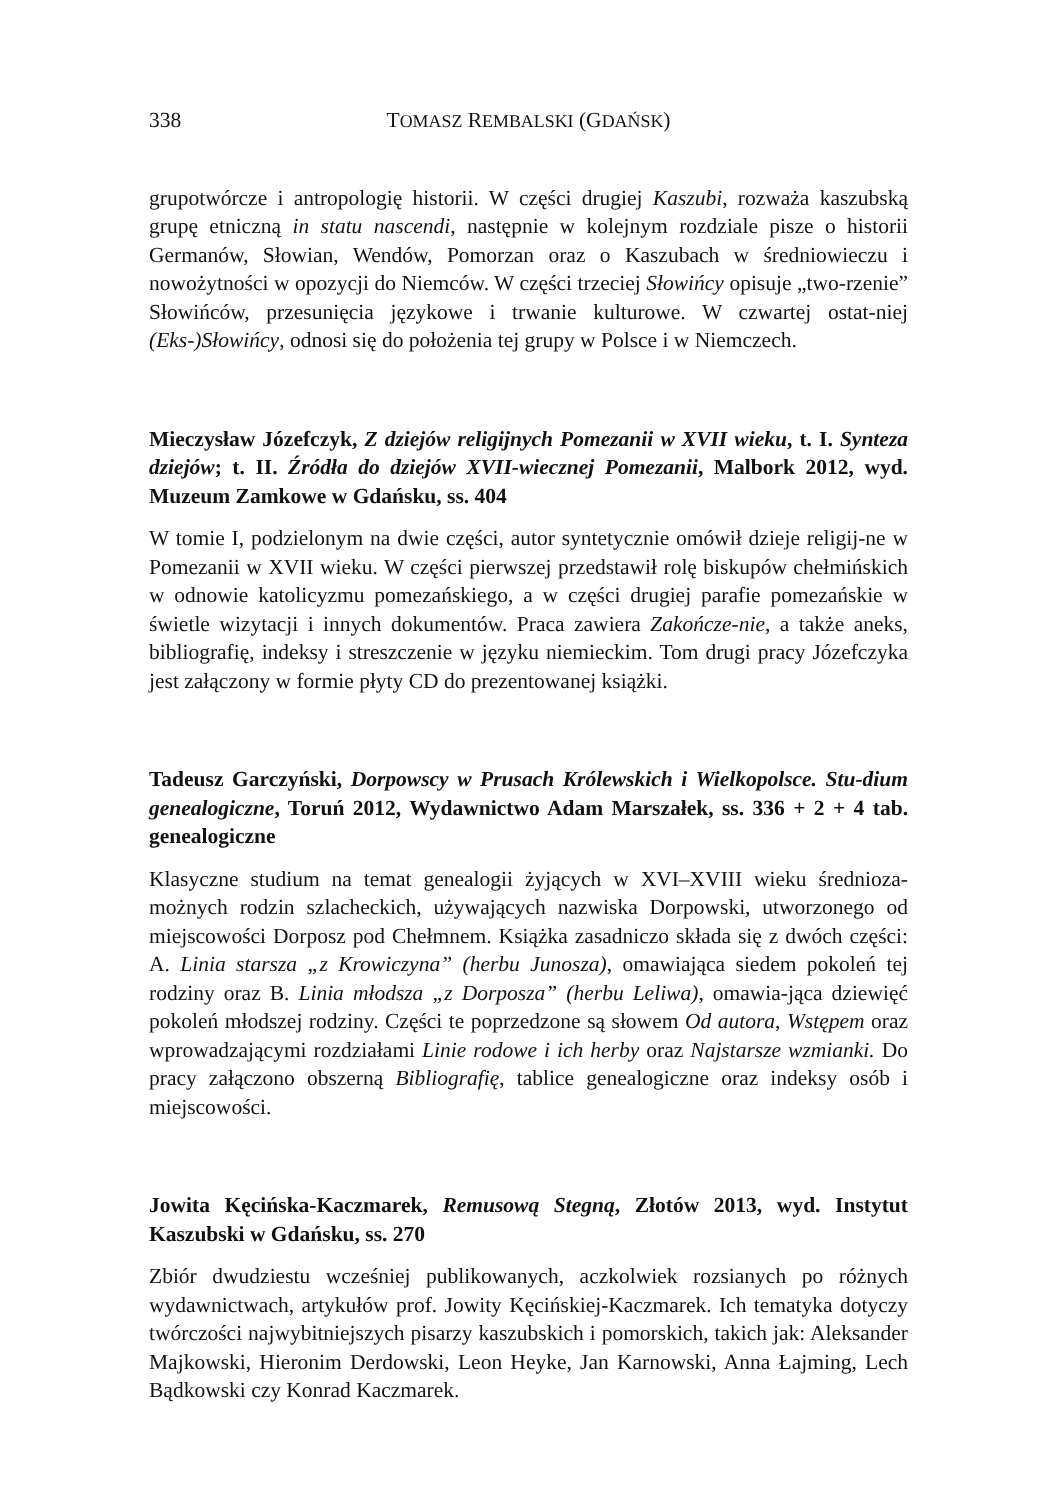338 TOMASZ REMBALSKI (GDAŃSK)
grupotwórcze i antropologię historii. W części drugiej Kaszubi, rozważa kaszubską grupę etniczną in statu nascendi, następnie w kolejnym rozdziale pisze o historii Germanów, Słowian, Wendów, Pomorzan oraz o Kaszubach w średniowieczu i nowożytności w opozycji do Niemców. W części trzeciej Słowińcy opisuje „two-rzenie” Słowińców, przesunięcia językowe i trwanie kulturowe. W czwartej ostat-niej (Eks-)Słowińcy, odnosi się do położenia tej grupy w Polsce i w Niemczech.
Mieczysław Józefczyk, Z dziejów religijnych Pomezanii w XVII wieku, t. I. Synteza dziejów; t. II. Źródła do dziejów XVII-wiecznej Pomezanii, Malbork 2012, wyd. Muzeum Zamkowe w Gdańsku, ss. 404
W tomie I, podzielonym na dwie części, autor syntetycznie omówił dzieje religij-ne w Pomezanii w XVII wieku. W części pierwszej przedstawił rolę biskupów chełmińskich w odnowie katolicyzmu pomezańskiego, a w części drugiej parafie pomezańskie w świetle wizytacji i innych dokumentów. Praca zawiera Zakończe-nie, a także aneks, bibliografię, indeksy i streszczenie w języku niemieckim. Tom drugi pracy Józefczyka jest załączony w formie płyty CD do prezentowanej książki.
Tadeusz Garczyński, Dorpowscy w Prusach Królewskich i Wielkopolsce. Stu-dium genealogiczne, Toruń 2012, Wydawnictwo Adam Marszałek, ss. 336 + 2 + 4 tab. genealogiczne
Klasyczne studium na temat genealogii żyjących w XVI–XVIII wieku średnioza-możnych rodzin szlacheckich, używających nazwiska Dorpowski, utworzonego od miejscowości Dorposz pod Chełmnem. Książka zasadniczo składa się z dwóch części: A. Linia starsza „z Krowiczyna” (herbu Junosza), omawiająca siedem pokoleń tej rodziny oraz B. Linia młodsza „z Dorposza” (herbu Leliwa), omawia-jąca dziewięć pokoleń młodszej rodziny. Części te poprzedzone są słowem Od autora, Wstępem oraz wprowadzającymi rozdziałami Linie rodowe i ich herby oraz Najstarsze wzmianki. Do pracy załączono obszerną Bibliografię, tablice genealogiczne oraz indeksy osób i miejscowości.
Jowita Kęcińska-Kaczmarek, Remusową Stegną, Złotów 2013, wyd. Instytut Kaszubski w Gdańsku, ss. 270
Zbiór dwudziestu wcześniej publikowanych, aczkolwiek rozsianych po różnych wydawnictwach, artykułów prof. Jowity Kęcińskiej-Kaczmarek. Ich tematyka dotyczy twórczości najwybitniejszych pisarzy kaszubskich i pomorskich, takich jak: Aleksander Majkowski, Hieronim Derdowski, Leon Heyke, Jan Karnowski, Anna Łajming, Lech Bądkowski czy Konrad Kaczmarek.